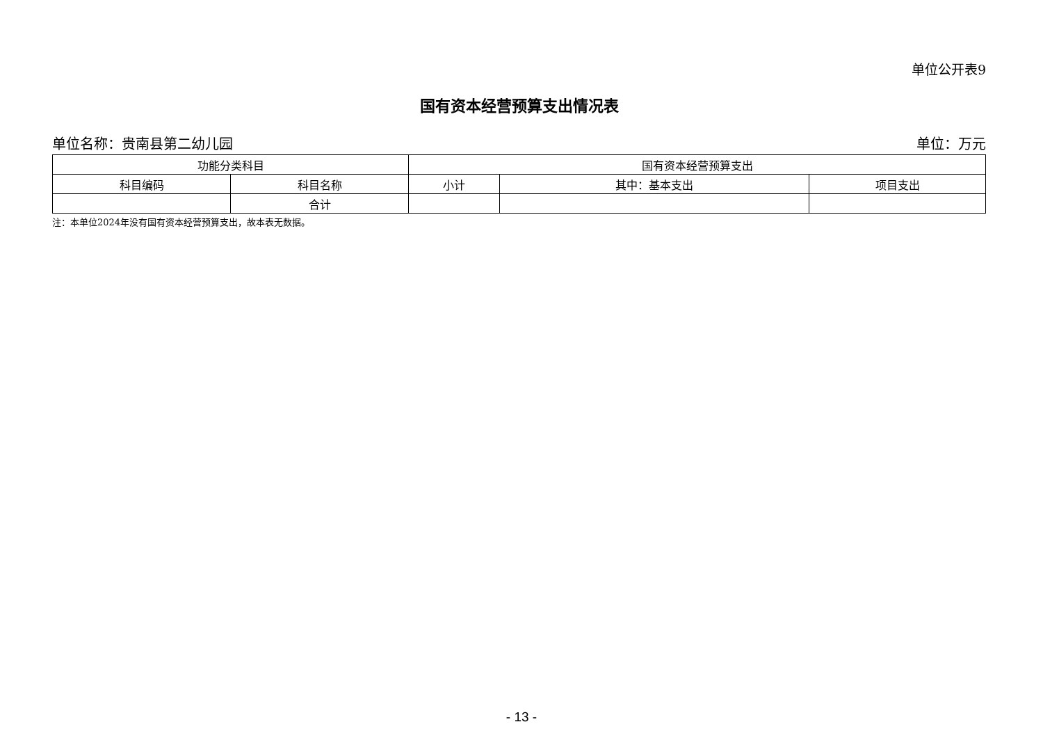单位公开表9
国有资本经营预算支出情况表
单位名称：贵南县第二幼儿园 单位：万元
| 功能分类科目 | | 国有资本经营预算支出 | | |
| --- | --- | --- | --- | --- |
| 科目编码 | 科目名称 | 小计 | 其中：基本支出 | 项目支出 |
| | 合计 | | | |
注：本单位2024年没有国有资本经营预算支出，故本表无数据。
- 13 -